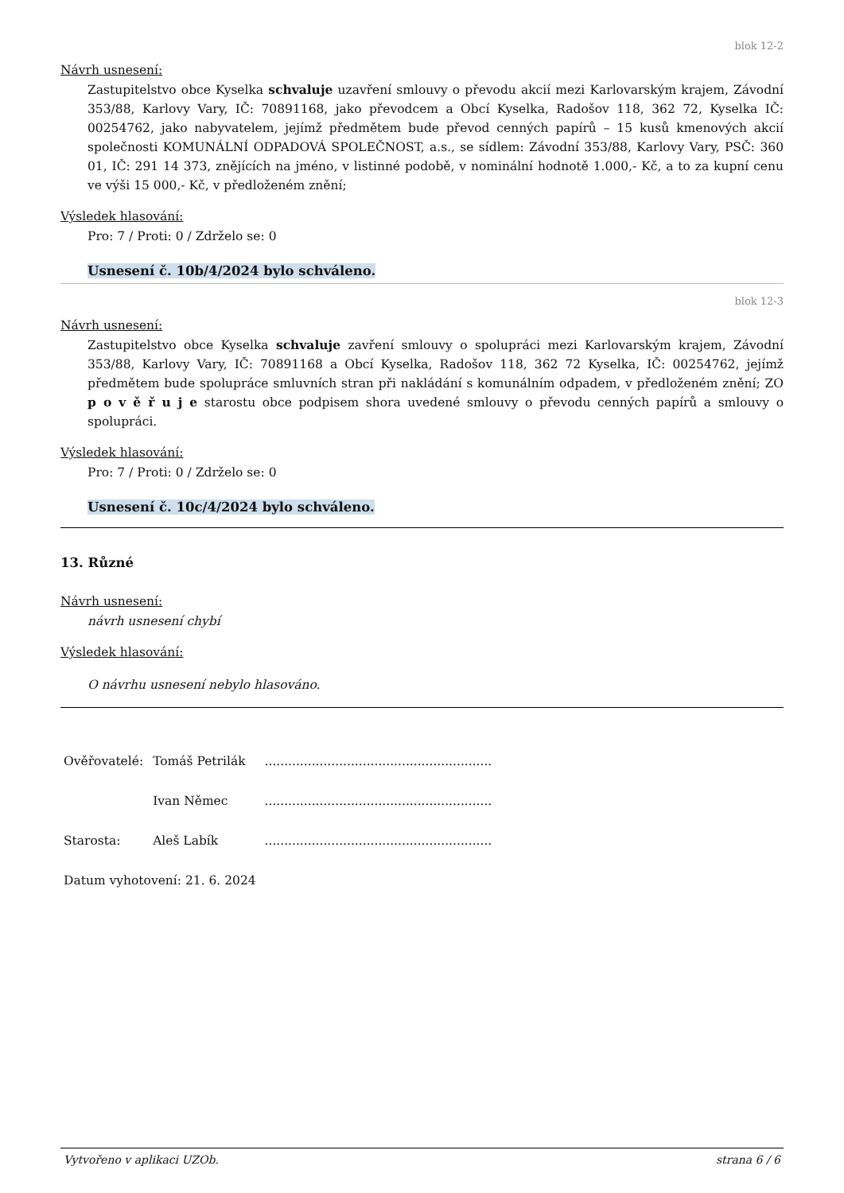blok 12-2
Návrh usnesení:
Zastupitelstvo obce Kyselka schvaluje uzavření smlouvy o převodu akcií mezi Karlovarským krajem, Závodní 353/88, Karlovy Vary, IČ: 70891168, jako převodcem a Obcí Kyselka, Radošov 118, 362 72, Kyselka IČ: 00254762, jako nabyvatelem, jejímž předmětem bude převod cenných papírů – 15 kusů kmenových akcií společnosti KOMUNÁLNÍ ODPADOVÁ SPOLEČNOST, a.s., se sídlem: Závodní 353/88, Karlovy Vary, PSČ: 360 01, IČ: 291 14 373, znějících na jméno, v listinné podobě, v nominální hodnotě 1.000,- Kč, a to za kupní cenu ve výši 15 000,- Kč, v předloženém znění;
Výsledek hlasování:
Pro: 7 / Proti: 0 / Zdrželo se: 0
Usnesení č. 10b/4/2024 bylo schváleno.
blok 12-3
Návrh usnesení:
Zastupitelstvo obce Kyselka schvaluje zavření smlouvy o spolupráci mezi Karlovarským krajem, Závodní 353/88, Karlovy Vary, IČ: 70891168 a Obcí Kyselka, Radošov 118, 362 72 Kyselka, IČ: 00254762, jejímž předmětem bude spolupráce smluvních stran při nakládání s komunálním odpadem, v předloženém znění; ZO p o v ě ř u j e starostu obce podpisem shora uvedené smlouvy o převodu cenných papírů a smlouvy o spolupráci.
Výsledek hlasování:
Pro: 7 / Proti: 0 / Zdrželo se: 0
Usnesení č. 10c/4/2024 bylo schváleno.
13. Různé
Návrh usnesení:
návrh usnesení chybí
Výsledek hlasování:
O návrhu usnesení nebylo hlasováno.
| Ověřovatelé: | Tomáš Petrilák | .......................................................... |
| | Ivan Němec | .......................................................... |
| Starosta: | Aleš Labík | .......................................................... |
| Datum vyhotovení: 21. 6. 2024 | | |
Vytvořeno v aplikaci UZOb. strana 6 / 6